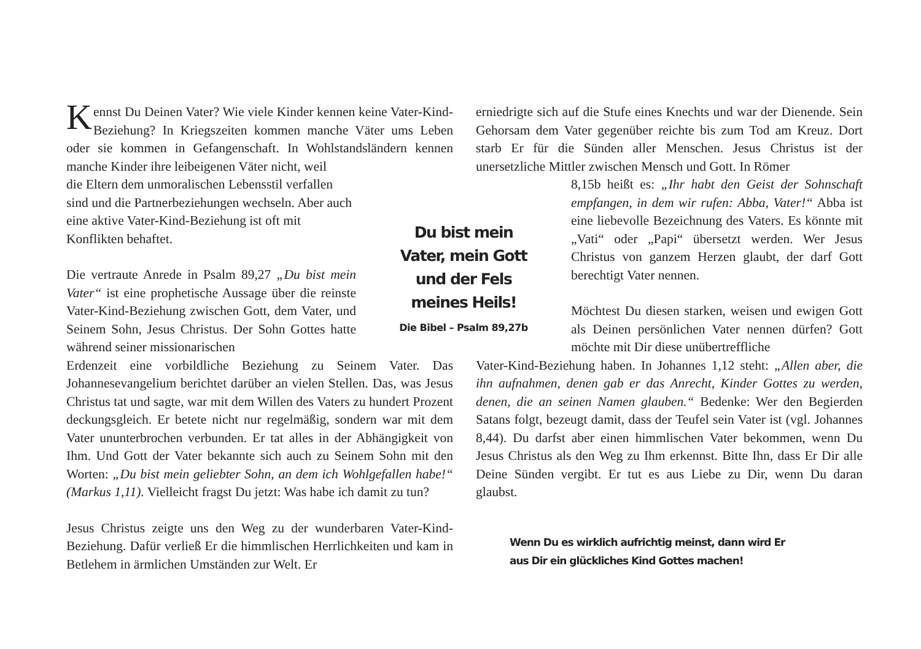Kennst Du Deinen Vater? Wie viele Kinder kennen keine Vater-Kind-Beziehung? In Kriegszeiten kommen manche Väter ums Leben oder sie kommen in Gefangenschaft. In Wohlstandsländern kennen manche Kinder ihre leibeigenen Väter nicht, weil
die Eltern dem unmoralischen Lebensstil verfallen sind und die Partnerbeziehungen wechseln. Aber auch eine aktive Vater-Kind-Beziehung ist oft mit Konflikten behaftet.
Die vertraute Anrede in Psalm 89,27 „Du bist mein Vater“ ist eine prophetische Aussage über die reinste Vater-Kind-Beziehung zwischen Gott, dem Vater, und Seinem Sohn, Jesus Christus. Der Sohn Gottes hatte während seiner missionarischen
Erdenzeit eine vorbildliche Beziehung zu Seinem Vater. Das Johannesevangelium berichtet darüber an vielen Stellen. Das, was Jesus Christus tat und sagte, war mit dem Willen des Vaters zu hundert Prozent deckungsgleich. Er betete nicht nur regelmäßig, sondern war mit dem Vater ununterbrochen verbunden. Er tat alles in der Abhängigkeit von Ihm. Und Gott der Vater bekannte sich auch zu Seinem Sohn mit den Worten: „Du bist mein geliebter Sohn, an dem ich Wohlgefallen habe!“ (Markus 1,11). Vielleicht fragst Du jetzt: Was habe ich damit zu tun?
Jesus Christus zeigte uns den Weg zu der wunderbaren Vater-Kind-Beziehung. Dafür verließ Er die himmlischen Herrlichkeiten und kam in Betlehem in ärmlichen Umständen zur Welt. Er
Du bist mein Vater, mein Gott und der Fels meines Heils!
Die Bibel – Psalm 89,27b
erniedrigte sich auf die Stufe eines Knechts und war der Dienende. Sein Gehorsam dem Vater gegenüber reichte bis zum Tod am Kreuz. Dort starb Er für die Sünden aller Menschen. Jesus Christus ist der unersetzliche Mittler zwischen Mensch und Gott. In Römer
8,15b heißt es: „Ihr habt den Geist der Sohnschaft empfangen, in dem wir rufen: Abba, Vater!“ Abba ist eine liebevolle Bezeichnung des Vaters. Es könnte mit „Vati“ oder „Papi“ übersetzt werden. Wer Jesus Christus von ganzem Herzen glaubt, der darf Gott berechtigt Vater nennen.
Möchtest Du diesen starken, weisen und ewigen Gott als Deinen persönlichen Vater nennen dürfen? Gott möchte mit Dir diese unübertreffliche
Vater-Kind-Beziehung haben. In Johannes 1,12 steht: „Allen aber, die ihn aufnahmen, denen gab er das Anrecht, Kinder Gottes zu werden, denen, die an seinen Namen glauben.“ Bedenke: Wer den Begierden Satans folgt, bezeugt damit, dass der Teufel sein Vater ist (vgl. Johannes 8,44). Du darfst aber einen himmlischen Vater bekommen, wenn Du Jesus Christus als den Weg zu Ihm erkennst. Bitte Ihn, dass Er Dir alle Deine Sünden vergibt. Er tut es aus Liebe zu Dir, wenn Du daran glaubst.
Wenn Du es wirklich aufrichtig meinst, dann wird Er
aus Dir ein glückliches Kind Gottes machen!